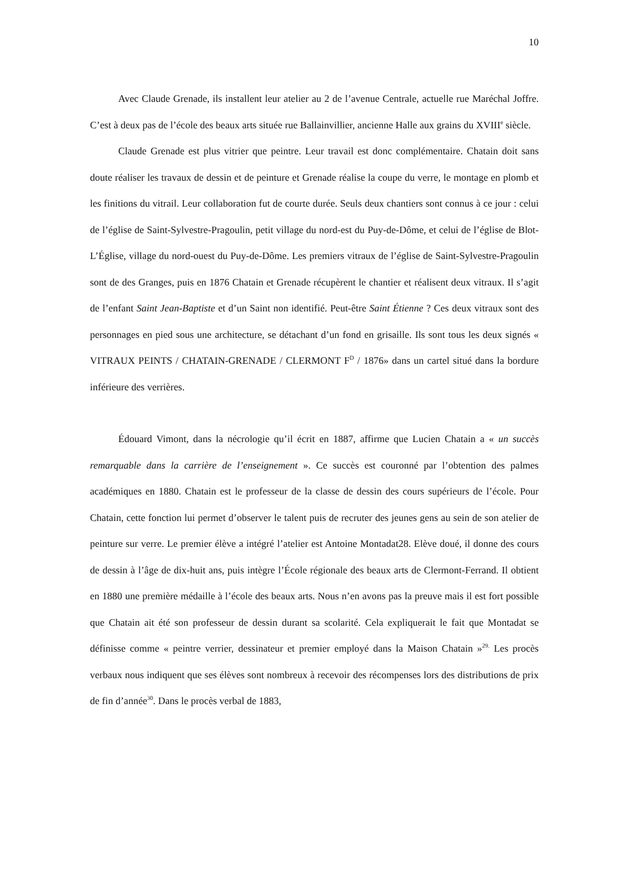10
Avec Claude Grenade, ils installent leur atelier au 2 de l’avenue Centrale, actuelle rue Maréchal Joffre. C’est à deux pas de l’école des beaux arts située rue Ballainvillier, ancienne Halle aux grains du XVIII<sup>e</sup> siècle.
Claude Grenade est plus vitrier que peintre. Leur travail est donc complémentaire. Chatain doit sans doute réaliser les travaux de dessin et de peinture et Grenade réalise la coupe du verre, le montage en plomb et les finitions du vitrail. Leur collaboration fut de courte durée. Seuls deux chantiers sont connus à ce jour : celui de l’église de Saint-Sylvestre-Pragoulin, petit village du nord-est du Puy-de-Dôme, et celui de l’église de Blot-L’Église, village du nord-ouest du Puy-de-Dôme. Les premiers vitraux de l’église de Saint-Sylvestre-Pragoulin sont de des Granges, puis en 1876 Chatain et Grenade récupèrent le chantier et réalisent deux vitraux. Il s’agit de l’enfant Saint Jean-Baptiste et d’un Saint non identifié. Peut-être Saint Étienne ? Ces deux vitraux sont des personnages en pied sous une architecture, se détachant d’un fond en grisaille. Ils sont tous les deux signés « VITRAUX PEINTS / CHATAIN-GRENADE / CLERMONT F<sup>D</sup> / 1876» dans un cartel situé dans la bordure inférieure des verrières.
Édouard Vimont, dans la nécrologie qu’il écrit en 1887, affirme que Lucien Chatain a « un succès remarquable dans la carrière de l’enseignement ». Ce succès est couronné par l’obtention des palmes académiques en 1880. Chatain est le professeur de la classe de dessin des cours supérieurs de l’école. Pour Chatain, cette fonction lui permet d’observer le talent puis de recruter des jeunes gens au sein de son atelier de peinture sur verre. Le premier élève a intégré l’atelier est Antoine Montadat28. Elève doué, il donne des cours de dessin à l’âge de dix-huit ans, puis intègre l’École régionale des beaux arts de Clermont-Ferrand. Il obtient en 1880 une première médaille à l’école des beaux arts. Nous n’en avons pas la preuve mais il est fort possible que Chatain ait été son professeur de dessin durant sa scolarité. Cela expliquerait le fait que Montadat se définisse comme « peintre verrier, dessinateur et premier employé dans la Maison Chatain »<sup>29.</sup> Les procès verbaux nous indiquent que ses élèves sont nombreux à recevoir des récompenses lors des distributions de prix de fin d’année<sup>30</sup>. Dans le procès verbal de 1883,